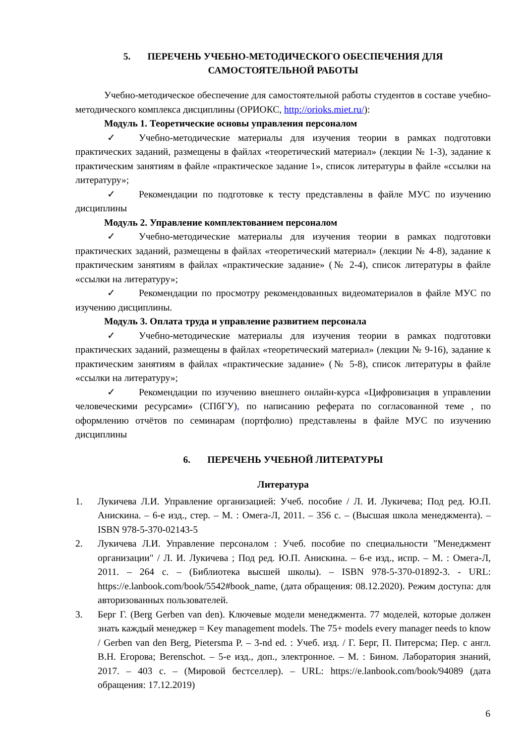5. ПЕРЕЧЕНЬ УЧЕБНО-МЕТОДИЧЕСКОГО ОБЕСПЕЧЕНИЯ ДЛЯ
САМОСТОЯТЕЛЬНОЙ РАБОТЫ
Учебно-методическое обеспечение для самостоятельной работы студентов в составе учебно-методического комплекса дисциплины (ОРИОКС, http://orioks.miet.ru/):
Модуль 1. Теоретические основы управления персоналом
✓ Учебно-методические материалы для изучения теории в рамках подготовки практических заданий, размещены в файлах «теоретический материал» (лекции № 1-3), задание к практическим занятиям в файле «практическое задание 1», список литературы в файле «ссылки на литературу»;
✓ Рекомендации по подготовке к тесту представлены в файле МУС по изучению дисциплины
Модуль 2. Управление комплектованием персоналом
✓ Учебно-методические материалы для изучения теории в рамках подготовки практических заданий, размещены в файлах «теоретический материал» (лекции № 4-8), задание к практическим занятиям в файлах «практические задание» (№ 2-4), список литературы в файле «ссылки на литературу»;
✓ Рекомендации по просмотру рекомендованных видеоматериалов в файле МУС по изучению дисциплины.
Модуль 3. Оплата труда и управление развитием персонала
✓ Учебно-методические материалы для изучения теории в рамках подготовки практических заданий, размещены в файлах «теоретический материал» (лекции № 9-16), задание к практическим занятиям в файлах «практические задание» (№ 5-8), список литературы в файле «ссылки на литературу»;
✓ Рекомендации по изучению внешнего онлайн-курса «Цифровизация в управлении человеческими ресурсами» (СПбГУ), по написанию реферата по согласованной теме , по оформлению отчётов по семинарам (портфолио) представлены в файле МУС по изучению дисциплины
6. ПЕРЕЧЕНЬ УЧЕБНОЙ ЛИТЕРАТУРЫ
Литература
1. Лукичева Л.И. Управление организацией: Учеб. пособие / Л. И. Лукичева; Под ред. Ю.П. Анискина. – 6-е изд., стер. – М. : Омега-Л, 2011. – 356 с. – (Высшая школа менеджмента). – ISBN 978-5-370-02143-5
2. Лукичева Л.И. Управление персоналом : Учеб. пособие по специальности "Менеджмент организации" / Л. И. Лукичева ; Под ред. Ю.П. Анискина. – 6-е изд., испр. – М. : Омега-Л, 2011. – 264 с. – (Библиотека высшей школы). – ISBN 978-5-370-01892-3. - URL: https://e.lanbook.com/book/5542#book_name, (дата обращения: 08.12.2020). Режим доступа: для авторизованных пользователей.
3. Берг Г. (Berg Gerben van den). Ключевые модели менеджмента. 77 моделей, которые должен знать каждый менеджер = Key management models. The 75+ models every manager needs to know / Gerben van den Berg, Pietersma P. – 3-nd ed. : Учеб. изд. / Г. Берг, П. Питерсма; Пер. с англ. В.Н. Егорова; Berenschot. – 5-е изд., доп., электронное. – М. : Бином. Лаборатория знаний, 2017. – 403 с. – (Мировой бестселлер). – URL: https://e.lanbook.com/book/94089 (дата обращения: 17.12.2019)
6